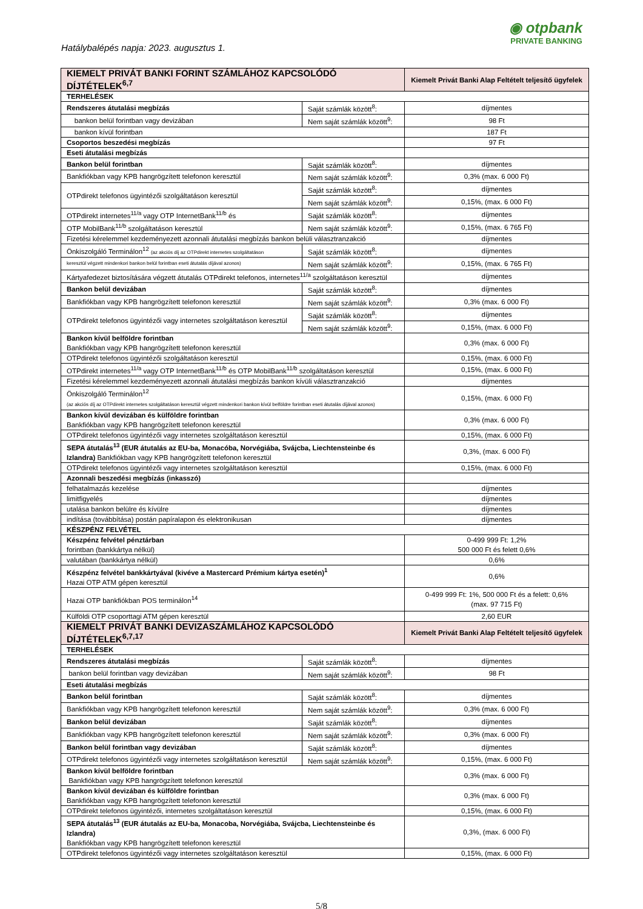Hatálybalépés napja: 2023. augusztus 1.
◉ otpbank
PRIVATE BANKING
| KIEMELT PRIVÁT BANKI FORINT SZÁMLÁHOZ KAPCSOLÓDÓ DÍJTÉTELEK<sup>6,7</sup> | | Kiemelt Privát Banki Alap Feltételt teljesítő ügyfelek |
| --- | --- | --- |
| TERHELÉSEK | | |
| Rendszeres átutalási megbízás | Saját számlák között<sup>8</sup>: | díjmentes |
| bankon belül forintban vagy devizában | Nem saját számlák között<sup>9</sup>: | 98 Ft |
| bankon kívül forintban | | 187 Ft |
| Csoportos beszedési megbízás | | 97 Ft |
| Eseti átutalási megbízás | | |
| Bankon belül forintban | Saját számlák között<sup>8</sup>: | díjmentes |
| Bankfiókban vagy KPB hangrögzített telefonon keresztül | Nem saját számlák között<sup>9</sup>: | 0,3% (max. 6 000 Ft) |
| OTPdirekt telefonos ügyintézői szolgáltatáson keresztül | Saját számlák között<sup>8</sup>: | díjmentes |
| | Nem saját számlák között<sup>9</sup>: | 0,15%, (max. 6 000 Ft) |
| OTPdirekt internetes<sup>11/a</sup> vagy OTP InternetBank<sup>11/b</sup> és | Saját számlák között<sup>8</sup>: | díjmentes |
| OTP MobilBank<sup>11/b</sup> szolgáltatáson keresztül | Nem saját számlák között<sup>9</sup>: | 0,15%, (max. 6 765 Ft) |
| Fizetési kérelemmel kezdeményezett azonnali átutalási megbízás bankon belüli választranzakció | | díjmentes |
| Önkiszolgáló Terminálon<sup>12</sup> (az akciós díj az OTPdirekt internetes szolgáltatáson | Saját számlák között<sup>8</sup>: | díjmentes |
| keresztül végzett mindenkori bankon belül forintban eseti átutalás díjával azonos) | Nem saját számlák között<sup>9</sup>: | 0,15%, (max. 6 765 Ft) |
| Kártyafedezet biztosítására végzett átutalás OTPdirekt telefonos, internetes<sup>11/a</sup> szolgáltatáson keresztül | | díjmentes |
| Bankon belül devizában | Saját számlák között<sup>8</sup>: | díjmentes |
| Bankfiókban vagy KPB hangrögzített telefonon keresztül | Nem saját számlák között<sup>9</sup>: | 0,3% (max. 6 000 Ft) |
| OTPdirekt telefonos ügyintézői vagy internetes szolgáltatáson keresztül | Saját számlák között<sup>8</sup>: | díjmentes |
| | Nem saját számlák között<sup>9</sup>: | 0,15%, (max. 6 000 Ft) |
| Bankon kívül belföldre forintban Bankfiókban vagy KPB hangrögzített telefonon keresztül | | 0,3% (max. 6 000 Ft) |
| OTPdirekt telefonos ügyintézői szolgáltatáson keresztül | | 0,15%, (max. 6 000 Ft) |
| OTPdirekt internetes<sup>11/a</sup> vagy OTP InternetBank<sup>11/b</sup> és OTP MobilBank<sup>11/b</sup> szolgáltatáson keresztül | | 0,15%, (max. 6 000 Ft) |
| Fizetési kérelemmel kezdeményezett azonnali átutalási megbízás bankon kívüli választranzakció | | díjmentes |
| Önkiszolgáló Terminálon<sup>12</sup> (az akciós díj az OTPdirekt internetes szolgáltatáson keresztül végzett mindenkori bankon kívül belföldre forintban eseti átutalás díjával azonos) | | 0,15%, (max. 6 000 Ft) |
| Bankon kívül devizában és külföldre forintban Bankfiókban vagy KPB hangrögzített telefonon keresztül | | 0,3% (max. 6 000 Ft) |
| OTPdirekt telefonos ügyintézői vagy internetes szolgáltatáson keresztül | | 0,15%, (max. 6 000 Ft) |
| SEPA átutalás<sup>13</sup> (EUR átutalás az EU-ba, Monacóba, Norvégiába, Svájcba, Liechtensteinbe és Izlandra) Bankfiókban vagy KPB hangrögzített telefonon keresztül | | 0,3%, (max. 6 000 Ft) |
| OTPdirekt telefonos ügyintézői vagy internetes szolgáltatáson keresztül | | 0,15%, (max. 6 000 Ft) |
| Azonnali beszedési megbízás (inkasszó) | | |
| felhatalmazás kezelése | | díjmentes |
| limitfigyelés | | díjmentes |
| utalása bankon belülre és kívülre | | díjmentes |
| indítása (továbbítása) postán papíralapon és elektronikusan | | díjmentes |
| KÉSZPÉNZ FELVÉTEL | | |
| Készpénz felvétel pénztárban forintban (bankkártya nélkül) | | 0-499 999 Ft: 1,2% 500 000 Ft és felett 0,6% |
| valutában (bankkártya nélkül) | | 0,6% |
| Készpénz felvétel bankkártyával (kivéve a Mastercard Prémium kártya esetén)<sup>1</sup> Hazai OTP ATM gépen keresztül | | 0,6% |
| Hazai OTP bankfiókban POS terminálon<sup>14</sup> | | 0-499 999 Ft: 1%, 500 000 Ft és a felett: 0,6% (max. 97 715 Ft) |
| Külföldi OTP csoporttagi ATM gépen keresztül | | 2,60 EUR |
| KIEMELT PRIVÁT BANKI DEVIZASZÁMLÁHOZ KAPCSOLÓDÓ DÍJTÉTELEK<sup>6,7,17</sup> | | Kiemelt Privát Banki Alap Feltételt teljesítő ügyfelek |
| TERHELÉSEK | | |
| Rendszeres átutalási megbízás | Saját számlák között<sup>8</sup>: | díjmentes |
| bankon belül forintban vagy devizában | Nem saját számlák között<sup>9</sup>: | 98 Ft |
| Eseti átutalási megbízás | | |
| Bankon belül forintban | Saját számlák között<sup>8</sup>: | díjmentes |
| Bankfiókban vagy KPB hangrögzített telefonon keresztül | Nem saját számlák között<sup>9</sup>: | 0,3% (max. 6 000 Ft) |
| Bankon belül devizában | Saját számlák között<sup>8</sup>: | díjmentes |
| Bankfiókban vagy KPB hangrögzített telefonon keresztül | Nem saját számlák között<sup>9</sup>: | 0,3% (max. 6 000 Ft) |
| Bankon belül forintban vagy devizában | Saját számlák között<sup>8</sup>: | díjmentes |
| OTPdirekt telefonos ügyintézői vagy internetes szolgáltatáson keresztül | Nem saját számlák között<sup>9</sup>: | 0,15%, (max. 6 000 Ft) |
| Bankon kívül belföldre forintban Bankfiókban vagy KPB hangrögzített telefonon keresztül | | 0,3% (max. 6 000 Ft) |
| Bankon kívül devizában és külföldre forintban Bankfiókban vagy KPB hangrögzített telefonon keresztül | | 0,3% (max. 6 000 Ft) |
| OTPdirekt telefonos ügyintézői, internetes szolgáltatáson keresztül | | 0,15%, (max. 6 000 Ft) |
| SEPA átutalás<sup>13</sup> (EUR átutalás az EU-ba, Monacoba, Norvégiába, Svájcba, Liechtensteinbe és Izlandra) Bankfiókban vagy KPB hangrögzített telefonon keresztül | | 0,3%, (max. 6 000 Ft) |
| OTPdirekt telefonos ügyintézői vagy internetes szolgáltatáson keresztül | | 0,15%, (max. 6 000 Ft) |
5/8